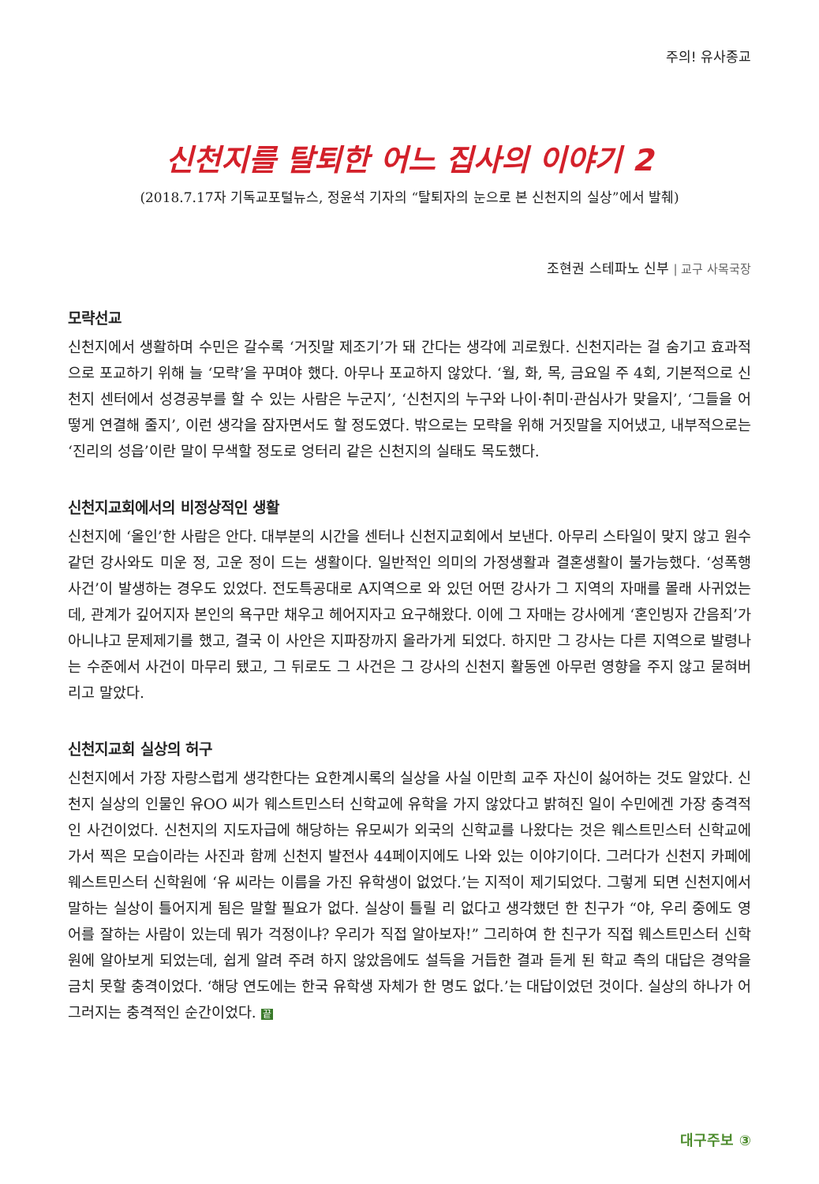주의! 유사종교
신천지를 탈퇴한 어느 집사의 이야기 2
(2018.7.17자 기독교포털뉴스, 정윤석 기자의 “탈퇴자의 눈으로 본 신천지의 실상”에서 발췌)
조현권 스테파노 신부 | 교구 사목국장
모략선교
신천지에서 생활하며 수민은 갈수록 ‘거짓말 제조기’가 돼 간다는 생각에 괴로웠다. 신천지라는 걸 숨기고 효과적으로 포교하기 위해 늘 ‘모략’을 꾸며야 했다. 아무나 포교하지 않았다. ‘월, 화, 목, 금요일 주 4회, 기본적으로 신천지 센터에서 성경공부를 할 수 있는 사람은 누군지’, ‘신천지의 누구와 나이·취미·관심사가 맞을지’, ‘그들을 어떻게 연결해 줄지’, 이런 생각을 잠자면서도 할 정도였다. 밖으로는 모략을 위해 거짓말을 지어냈고, 내부적으로는 ‘진리의 성읍’이란 말이 무색할 정도로 엉터리 같은 신천지의 실태도 목도했다.
신천지교회에서의 비정상적인 생활
신천지에 ‘올인’한 사람은 안다. 대부분의 시간을 센터나 신천지교회에서 보낸다. 아무리 스타일이 맞지 않고 원수 같던 강사와도 미운 정, 고운 정이 드는 생활이다. 일반적인 의미의 가정생활과 결혼생활이 불가능했다. ‘성폭행 사건’이 발생하는 경우도 있었다. 전도특공대로 A지역으로 와 있던 어떤 강사가 그 지역의 자매를 몰래 사귀었는데, 관계가 깊어지자 본인의 욕구만 채우고 헤어지자고 요구해왔다. 이에 그 자매는 강사에게 ‘혼인빙자 간음죄’가 아니냐고 문제제기를 했고, 결국 이 사안은 지파장까지 올라가게 되었다. 하지만 그 강사는 다른 지역으로 발령나는 수준에서 사건이 마무리 됐고, 그 뒤로도 그 사건은 그 강사의 신천지 활동엔 아무런 영향을 주지 않고 묻혀버리고 말았다.
신천지교회 실상의 허구
신천지에서 가장 자랑스럽게 생각한다는 요한계시록의 실상을 사실 이만희 교주 자신이 싫어하는 것도 알았다. 신천지 실상의 인물인 유OO 씨가 웨스트민스터 신학교에 유학을 가지 않았다고 밝혀진 일이 수민에겐 가장 충격적인 사건이었다. 신천지의 지도자급에 해당하는 유모씨가 외국의 신학교를 나왔다는 것은 웨스트민스터 신학교에 가서 찍은 모습이라는 사진과 함께 신천지 발전사 44페이지에도 나와 있는 이야기이다. 그러다가 신천지 카페에 웨스트민스터 신학원에 ‘유 씨라는 이름을 가진 유학생이 없었다.’는 지적이 제기되었다. 그렇게 되면 신천지에서 말하는 실상이 틀어지게 됨은 말할 필요가 없다. 실상이 틀릴 리 없다고 생각했던 한 친구가 “야, 우리 중에도 영어를 잘하는 사람이 있는데 뭐가 걱정이냐? 우리가 직접 알아보자!” 그리하여 한 친구가 직접 웨스트민스터 신학원에 알아보게 되었는데, 쉽게 알려 주려 하지 않았음에도 설득을 거듭한 결과 듣게 된 학교 측의 대답은 경악을 금치 못할 충격이었다. ‘해당 연도에는 한국 유학생 자체가 한 명도 없다.’는 대답이었던 것이다. 실상의 하나가 어그러지는 충격적인 순간이었다. 끝
대구주보 ③